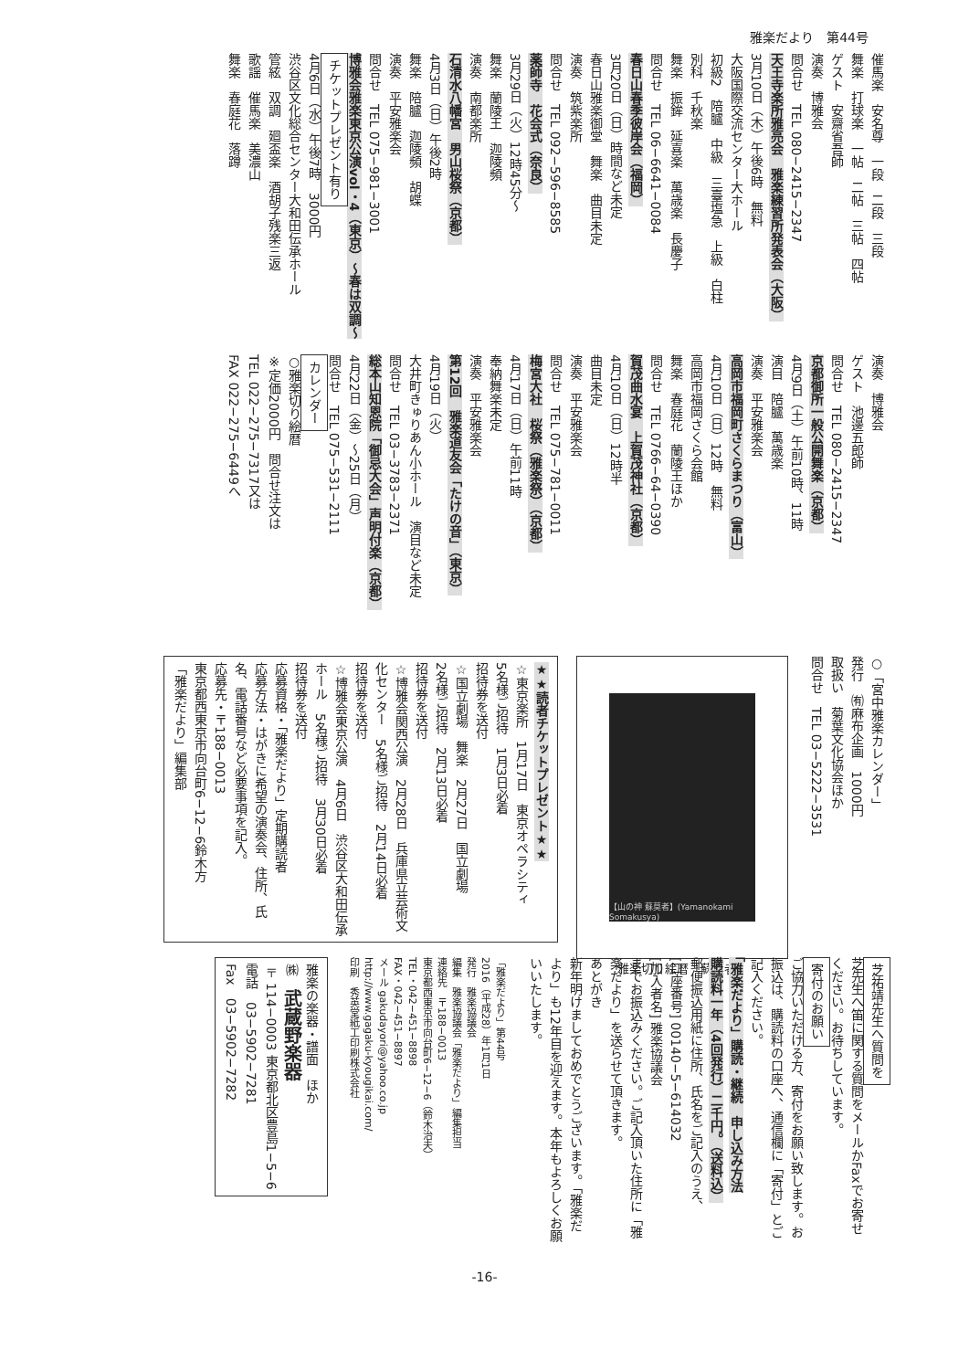雅楽だより　第44号
催馬楽　安名尊　一段　二段　三段 舞楽　打球楽　一帖　二帖　三帖　四帖 ゲスト　安齋省吾師 演奏　博雅会 問合せ　TEL 080−2415−2347 天王寺楽所雅亮会　雅楽練習所発表会（大阪） 3月10日（木）午後6時　無料 大阪国際交流センター大ホール 初級2　陪臚　中級　三臺塩急　上級　白柱 別科　千秋楽 舞楽　振鉾　延喜楽　萬歳楽　長慶子 問合せ　TEL 06−6641−0084 春日山春季彼岸会（福岡） 3月20日（日）時間など未定 春日山雅楽御堂　舞楽　曲目未定 演奏　筑紫楽所 問合せ　TEL 092−596−8585 薬師寺　花会式（奈良） 3月29日（火）12時45分〜 舞楽　蘭陵王　迦陵頻 演奏　南都楽所 石清水八幡宮　男山桜祭（京都） 4月3日（日）午後2時 舞楽　陪臚　迦陵頻　胡蝶 演奏　平安雅楽会 問合せ　TEL 075−981−3001 博雅会雅楽東京公演vol・4（東京）〜春は双調〜 チケットプレゼント有り 4月6日（水）午後7時　3000円 渋谷区文化総合センター大和田伝承ホール 管絃　双調　廻盃楽　酒胡子残楽三返 歌謡　催馬楽　美濃山 舞楽　春庭花　落蹲
演奏　博雅会 ゲスト　池邊五郎師 問合せ　TEL 080−2415−2347 京都御所一般公開舞楽（京都） 4月9日（土）午前10時、11時 演目　陪臚　萬歳楽 演奏　平安雅楽会 高岡市福岡町さくらまつり（富山） 4月10日（日）12時　無料 高岡市福岡さくら会館 舞楽　春庭花　蘭陵王ほか 問合せ　TEL 0766−64−0390 賀茂曲水宴　上賀茂神社（京都） 4月10日（日）12時半 曲目未定 演奏　平安雅楽会 問合せ　TEL 075−781−0011 梅宮大社　桜祭（雅楽祭）（京都） 4月17日（日）午前11時 奉納舞楽未定 演奏　平安雅楽会 第12回　雅楽道友会「たけの音」（東京） 4月19日（火） 大井町きゅりあん小ホール　演目など未定 問合せ　TEL 03−3783−2371 総本山知恩院「御忌大会」声明付楽（京都） 4月22日（金）〜25日（月） 問合せ　TEL 075−531−2111 カレンダー ○雅楽切り絵暦 ※定価2000円　問合せ注文は TEL 022−275−7317又は FAX 022−275−6449へ
○「宮中雅楽カレンダー」 発行　㈲麻布企画　1000円 取扱い　菊葉文化協会ほか 問合せ　TEL 03−5222−3531
【山の神 蘇莫者】(Yamanokami Somakusya)
雅楽切り絵暦「蘇莫者」
★★読者チケットプレゼント★★ ☆東京楽所　1月17日　東京オペラシティ 5名様ご招待　1月3日必着 招待券を送付 ☆国立劇場　舞楽　2月27日　国立劇場 2名様ご招待　2月13日必着 招待券を送付 ☆博雅会関西公演　2月28日　兵庫県立芸術文化センター　5名様ご招待　2月14日必着 招待券を送付 ☆博雅会東京公演　4月6日　渋谷区大和田伝承ホール　5名様ご招待　3月30日必着 招待券を送付 応募資格・「雅楽だより」定期購読者 応募方法・はがきに希望の演奏会、住所、氏名、電話番号など必要事項を記入。 応募先・〒188−0013 東京都西東京市向台町6−12−6鈴木方 「雅楽だより」編集部
芝祐靖先生へ質問を 芝先生へ笛に関する質問をメールかFaxでお寄せください。お待ちしています。 寄付のお願い ご協力いただける方、寄付をお願い致します。お振込は、購読料の口座へ、通信欄に「寄付」とご記入ください。 「雅楽だより」購読・継続　申し込み方法 購読料一年（4回発行）二千円。（送料込） 郵便振込用紙に住所、氏名をご記入のうえ、 [口座番号] 00140−5−614032 [加入者名] 雅楽協議会 までお振込みください。ご記入頂いた住所に「雅楽だより」を送らせて頂きます。 あとがき 新年明けましておめでとうございます。「雅楽だより」も12年目を迎えます。本年もよろしくお願いいたします。
「雅楽だより」第44号 2016（平成28）年1月1日 発行　雅楽協議会 編集　雅楽協議会「雅楽だより」編集担当 連絡先　〒188−0013 東京都西東京市向台町6−12−6（鈴木治夫） TEL・042−451−8898 FAX・042−451−8897 メール gakudayori@yahoo.co.jp http://www.gagaku-kyougikai.com/ 印刷　秀英堂紙工印刷株式会社
雅楽の楽器・譜面　ほか ㈱　武蔵野楽器 〒114−0003 東京都北区豊島1−5−6 電話　03−5902−7281 Fax　03−5902−7282
-16-